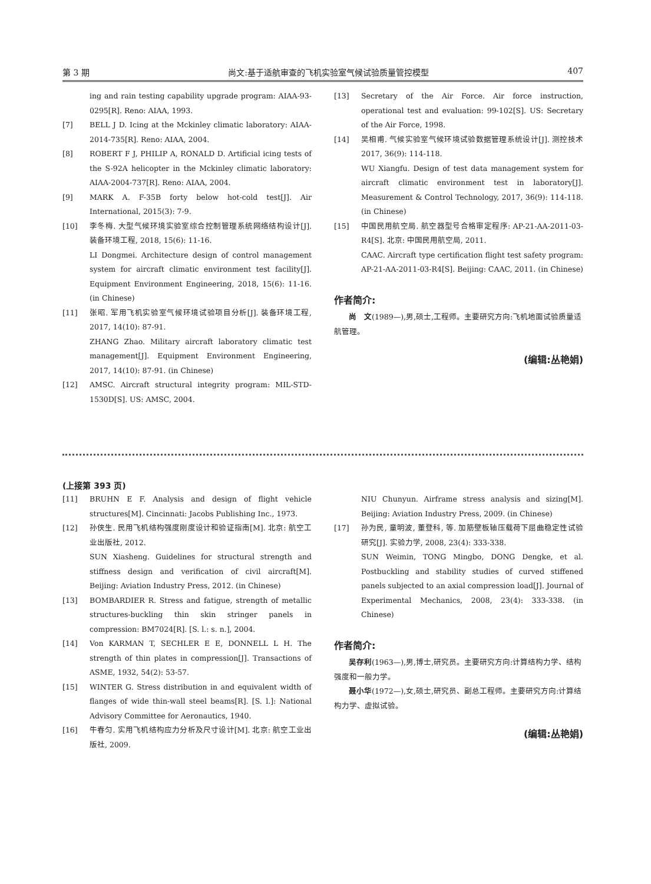第 3 期 尚文:基于适航审查的飞机实验室气候试验质量管控模型 407
ing and rain testing capability upgrade program: AIAA-93-0295[R]. Reno: AIAA, 1993.
[7] BELL J D. Icing at the Mckinley climatic laboratory: AIAA-2014-735[R]. Reno: AIAA, 2004.
[8] ROBERT F J, PHILIP A, RONALD D. Artificial icing tests of the S-92A helicopter in the Mckinley climatic laboratory: AIAA-2004-737[R]. Reno: AIAA, 2004.
[9] MARK A. F-35B forty below hot-cold test[J]. Air International, 2015(3): 7-9.
[10] 李冬梅. 大型气候环境实验室综合控制管理系统网络结构设计[J]. 装备环境工程, 2018, 15(6): 11-16.
LI Dongmei. Architecture design of control management system for aircraft climatic environment test facility[J]. Equipment Environment Engineering, 2018, 15(6): 11-16. (in Chinese)
[11] 张昭. 军用飞机实验室气候环境试验项目分析[J]. 装备环境工程, 2017, 14(10): 87-91.
ZHANG Zhao. Military aircraft laboratory climatic test management[J]. Equipment Environment Engineering, 2017, 14(10): 87-91. (in Chinese)
[12] AMSC. Aircraft structural integrity program: MIL-STD-1530D[S]. US: AMSC, 2004.
[13] Secretary of the Air Force. Air force instruction, operational test and evaluation: 99-102[S]. US: Secretary of the Air Force, 1998.
[14] 吴相甫. 气候实验室气候环境试验数据管理系统设计[J]. 测控技术 2017, 36(9): 114-118.
WU Xiangfu. Design of test data management system for aircraft climatic environment test in laboratory[J]. Measurement & Control Technology, 2017, 36(9): 114-118. (in Chinese)
[15] 中国民用航空局. 航空器型号合格审定程序: AP-21-AA-2011-03-R4[S]. 北京: 中国民用航空局, 2011.
CAAC. Aircraft type certification flight test safety program: AP-21-AA-2011-03-R4[S]. Beijing: CAAC, 2011. (in Chinese)
作者简介:
尚　文(1989—),男,硕士,工程师。主要研究方向:飞机地面试验质量适航管理。
(编辑:丛艳娟)
(上接第 393 页)
[11] BRUHN E F. Analysis and design of flight vehicle structures[M]. Cincinnati: Jacobs Publishing Inc., 1973.
[12] 孙侠生. 民用飞机结构强度刚度设计和验证指南[M]. 北京: 航空工业出版社, 2012.
SUN Xiasheng. Guidelines for structural strength and stiffness design and verification of civil aircraft[M]. Beijing: Aviation Industry Press, 2012. (in Chinese)
[13] BOMBARDIER R. Stress and fatigue, strength of metallic structures-buckling thin skin stringer panels in compression: BM7024[R]. [S. l.: s. n.], 2004.
[14] Von KARMAN T, SECHLER E E, DONNELL L H. The strength of thin plates in compression[J]. Transactions of ASME, 1932, 54(2): 53-57.
[15] WINTER G. Stress distribution in and equivalent width of flanges of wide thin-wall steel beams[R]. [S. l.]: National Advisory Committee for Aeronautics, 1940.
[16] 牛春匀. 实用飞机结构应力分析及尺寸设计[M]. 北京: 航空工业出版社, 2009.
NIU Chunyun. Airframe stress analysis and sizing[M]. Beijing: Aviation Industry Press, 2009. (in Chinese)
[17] 孙为民, 童明波, 董登科, 等. 加筋壁板轴压载荷下屈曲稳定性试验研究[J]. 实验力学, 2008, 23(4): 333-338.
SUN Weimin, TONG Mingbo, DONG Dengke, et al. Postbuckling and stability studies of curved stiffened panels subjected to an axial compression load[J]. Journal of Experimental Mechanics, 2008, 23(4): 333-338. (in Chinese)
作者简介:
吴存利(1963—),男,博士,研究员。主要研究方向:计算结构力学、结构强度和一般力学。
聂小华(1972—),女,硕士,研究员、副总工程师。主要研究方向:计算结构力学、虚拟试验。
(编辑:丛艳娟)